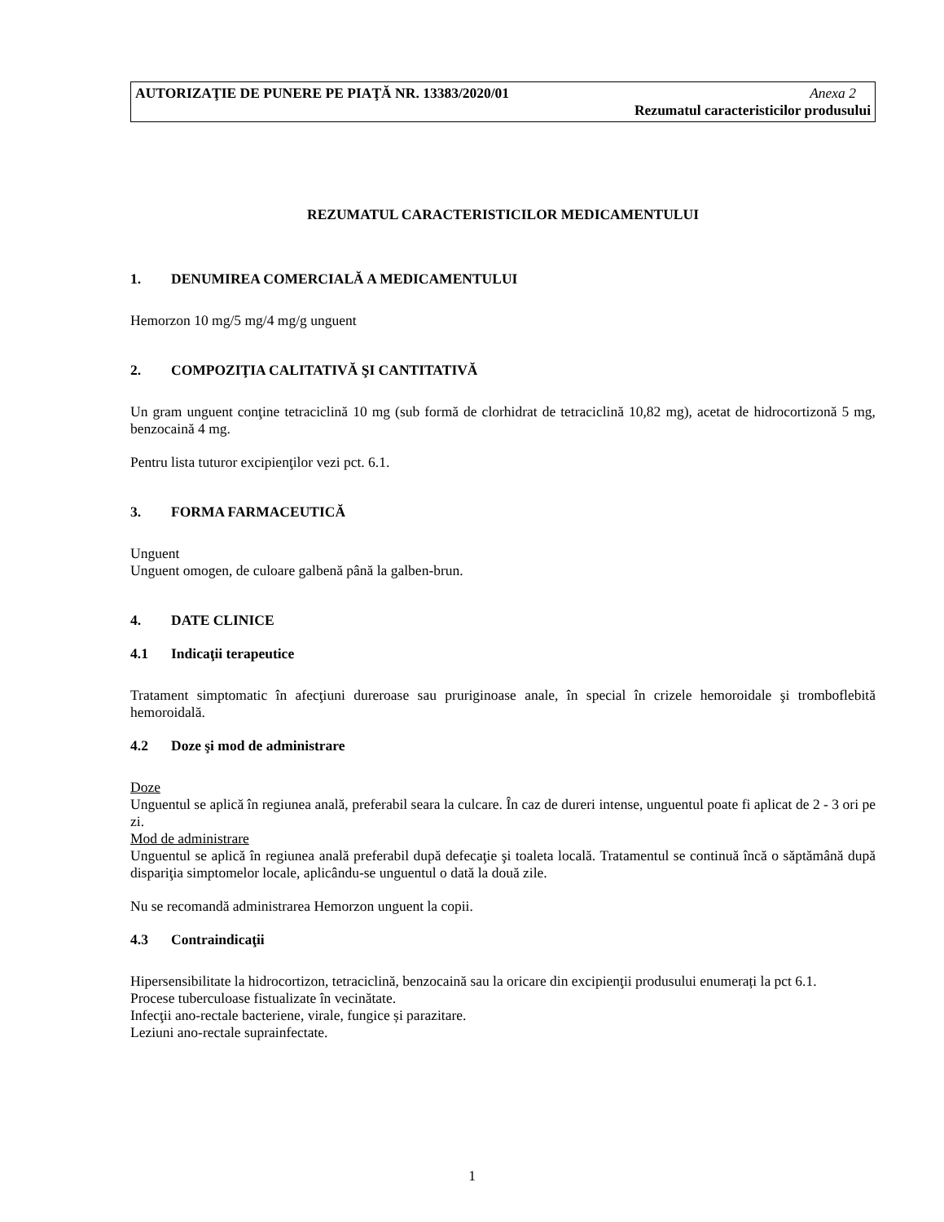AUTORIZAŢIE DE PUNERE PE PIAŢĂ NR. 13383/2020/01 Anexa 2
Rezumatul caracteristicilor produsului
REZUMATUL CARACTERISTICILOR MEDICAMENTULUI
1. DENUMIREA COMERCIALĂ A MEDICAMENTULUI
Hemorzon 10 mg/5 mg/4 mg/g unguent
2. COMPOZIŢIA CALITATIVĂ ŞI CANTITATIVĂ
Un gram unguent conţine tetraciclină 10 mg (sub formă de clorhidrat de tetraciclină 10,82 mg), acetat de hidrocortizonă 5 mg, benzocaină 4 mg.
Pentru lista tuturor excipienţilor vezi pct. 6.1.
3. FORMA FARMACEUTICĂ
Unguent
Unguent omogen, de culoare galbenă până la galben-brun.
4. DATE CLINICE
4.1 Indicaţii terapeutice
Tratament simptomatic în afecţiuni dureroase sau pruriginoase anale, în special în crizele hemoroidale şi tromboflebită hemoroidală.
4.2 Doze şi mod de administrare
Doze
Unguentul se aplică în regiunea anală, preferabil seara la culcare. În caz de dureri intense, unguentul poate fi aplicat de 2 - 3 ori pe zi.
Mod de administrare
Unguentul se aplică în regiunea anală preferabil după defecaţie şi toaleta locală. Tratamentul se continuă încă o săptămână după dispariţia simptomelor locale, aplicându-se unguentul o dată la două zile.
Nu se recomandă administrarea Hemorzon unguent la copii.
4.3 Contraindicaţii
Hipersensibilitate la hidrocortizon, tetraciclină, benzocaină sau la oricare din excipienţii produsului enumerați la pct 6.1.
Procese tuberculoase fistualizate în vecinătate.
Infecţii ano-rectale bacteriene, virale, fungice și parazitare.
Leziuni ano-rectale suprainfectate.
1